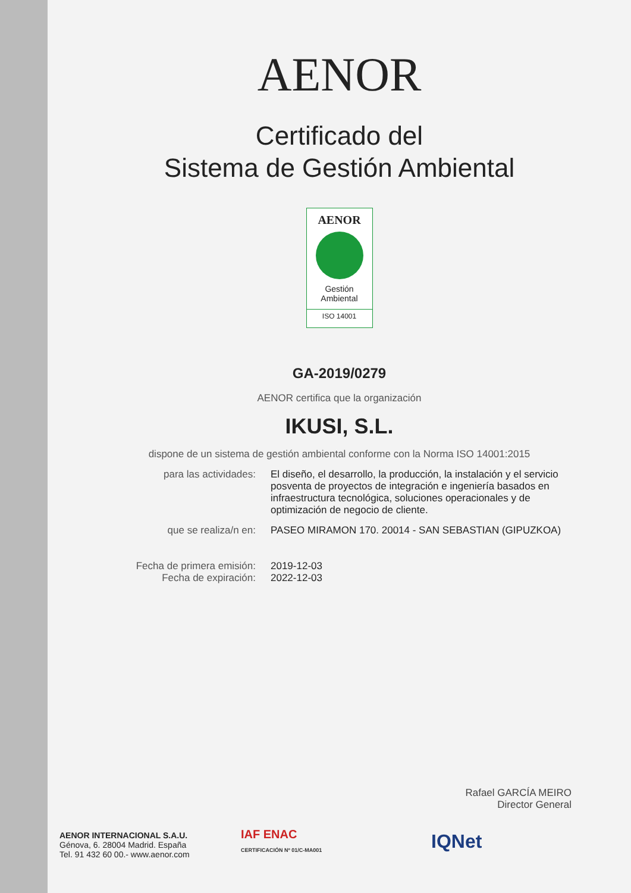AENOR
Certificado del
Sistema de Gestión Ambiental
AENOR
Gestión
Ambiental
ISO 14001
GA-2019/0279
AENOR certifica que la organización
IKUSI, S.L.
dispone de un sistema de gestión ambiental conforme con la Norma ISO 14001:2015
para las actividades: El diseño, el desarrollo, la producción, la instalación y el servicio posventa de proyectos de integración e ingeniería basados en infraestructura tecnológica, soluciones operacionales y de optimización de negocio de cliente.
que se realiza/n en: PASEO MIRAMON 170. 20014 - SAN SEBASTIAN (GIPUZKOA)
Fecha de primera emisión:
Fecha de expiración:
2019-12-03
2022-12-03
Rafael GARCÍA MEIRO
Director General
AENOR INTERNACIONAL S.A.U.
Génova, 6. 28004 Madrid. España
Tel. 91 432 60 00.- www.aenor.com
IAF ENAC
CERTIFICACIÓN Nº 01/C-MA001
IQNet